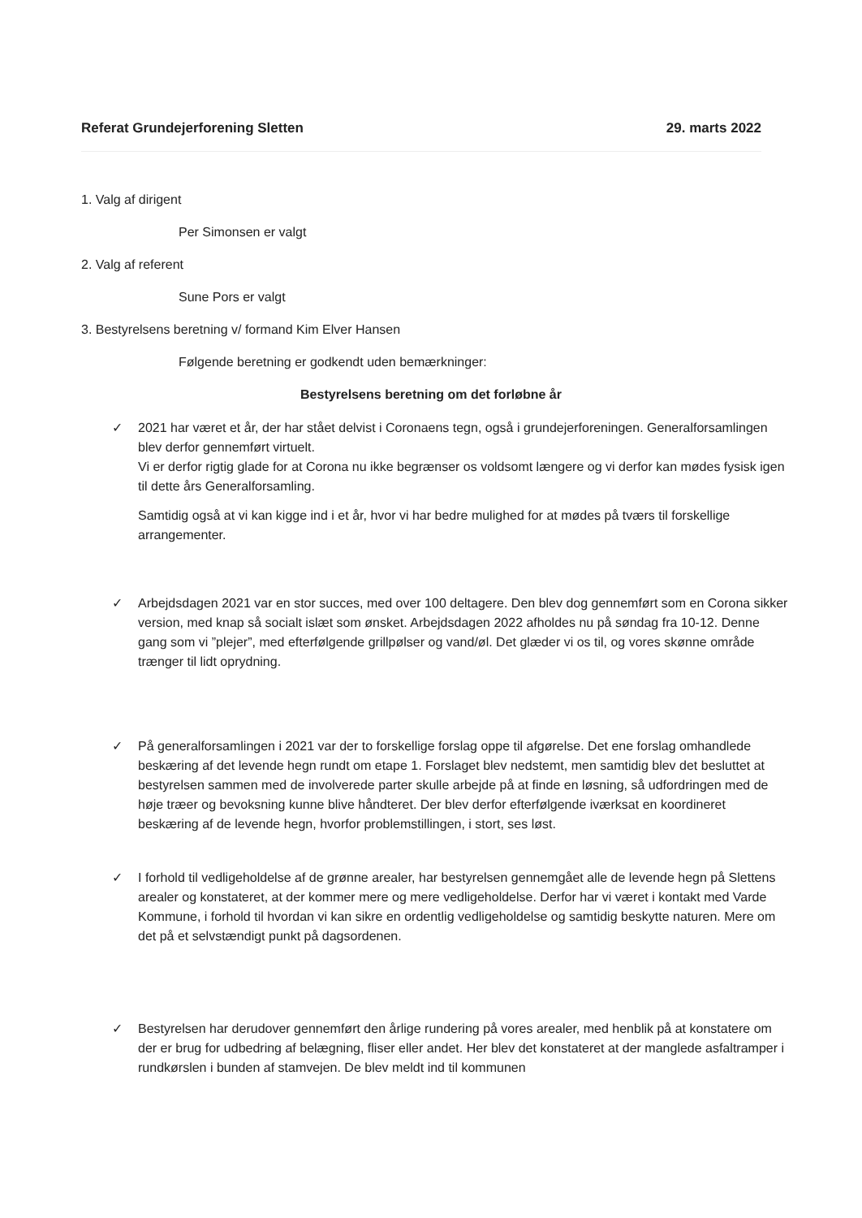Referat Grundejerforening Sletten 29. marts 2022
1. Valg af dirigent
Per Simonsen er valgt
2. Valg af referent
Sune Pors er valgt
3. Bestyrelsens beretning v/ formand Kim Elver Hansen
Følgende beretning er godkendt uden bemærkninger:
Bestyrelsens beretning om det forløbne år
✓ 2021 har været et år, der har stået delvist i Coronaens tegn, også i grundejerforeningen. Generalforsamlingen blev derfor gennemført virtuelt.
Vi er derfor rigtig glade for at Corona nu ikke begrænser os voldsomt længere og vi derfor kan mødes fysisk igen til dette års Generalforsamling.
Samtidig også at vi kan kigge ind i et år, hvor vi har bedre mulighed for at mødes på tværs til forskellige arrangementer.
✓ Arbejdsdagen 2021 var en stor succes, med over 100 deltagere. Den blev dog gennemført som en Corona sikker version, med knap så socialt islæt som ønsket. Arbejdsdagen 2022 afholdes nu på søndag fra 10-12. Denne gang som vi ”plejer”, med efterfølgende grillpølser og vand/øl. Det glæder vi os til, og vores skønne område trænger til lidt oprydning.
✓ På generalforsamlingen i 2021 var der to forskellige forslag oppe til afgørelse. Det ene forslag omhandlede beskæring af det levende hegn rundt om etape 1. Forslaget blev nedstemt, men samtidig blev det besluttet at bestyrelsen sammen med de involverede parter skulle arbejde på at finde en løsning, så udfordringen med de høje træer og bevoksning kunne blive håndteret. Der blev derfor efterfølgende iværksat en koordineret beskæring af de levende hegn, hvorfor problemstillingen, i stort, ses løst.
✓ I forhold til vedligeholdelse af de grønne arealer, har bestyrelsen gennemgået alle de levende hegn på Slettens arealer og konstateret, at der kommer mere og mere vedligeholdelse. Derfor har vi været i kontakt med Varde Kommune, i forhold til hvordan vi kan sikre en ordentlig vedligeholdelse og samtidig beskytte naturen. Mere om det på et selvstændigt punkt på dagsordenen.
✓ Bestyrelsen har derudover gennemført den årlige rundering på vores arealer, med henblik på at konstatere om der er brug for udbedring af belægning, fliser eller andet. Her blev det konstateret at der manglede asfaltramper i rundkørslen i bunden af stamvejen. De blev meldt ind til kommunen